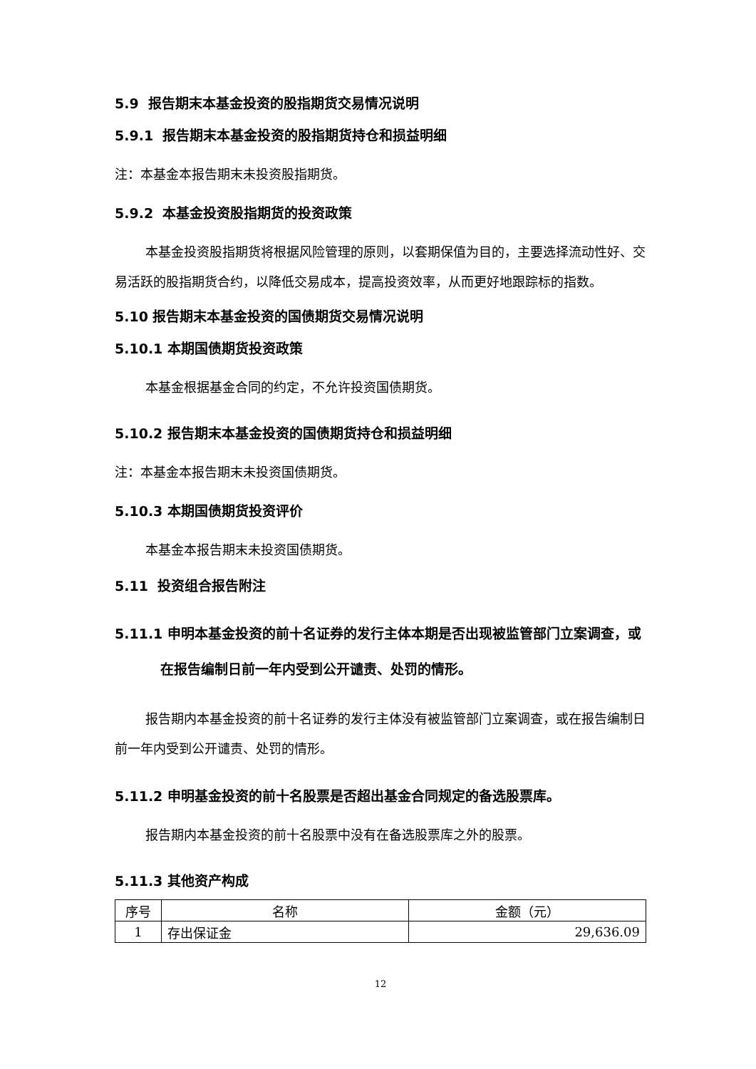5.9 报告期末本基金投资的股指期货交易情况说明
5.9.1 报告期末本基金投资的股指期货持仓和损益明细
注：本基金本报告期末未投资股指期货。
5.9.2 本基金投资股指期货的投资政策
本基金投资股指期货将根据风险管理的原则，以套期保值为目的，主要选择流动性好、交易活跃的股指期货合约，以降低交易成本，提高投资效率，从而更好地跟踪标的指数。
5.10 报告期末本基金投资的国债期货交易情况说明
5.10.1 本期国债期货投资政策
本基金根据基金合同的约定，不允许投资国债期货。
5.10.2 报告期末本基金投资的国债期货持仓和损益明细
注：本基金本报告期末未投资国债期货。
5.10.3 本期国债期货投资评价
本基金本报告期末未投资国债期货。
5.11 投资组合报告附注
5.11.1 申明本基金投资的前十名证券的发行主体本期是否出现被监管部门立案调查，或在报告编制日前一年内受到公开谴责、处罚的情形。
报告期内本基金投资的前十名证券的发行主体没有被监管部门立案调查，或在报告编制日前一年内受到公开谴责、处罚的情形。
5.11.2 申明基金投资的前十名股票是否超出基金合同规定的备选股票库。
报告期内本基金投资的前十名股票中没有在备选股票库之外的股票。
5.11.3 其他资产构成
| 序号 | 名称 | 金额（元） |
| 1 | 存出保证金 | 29,636.09 |
12